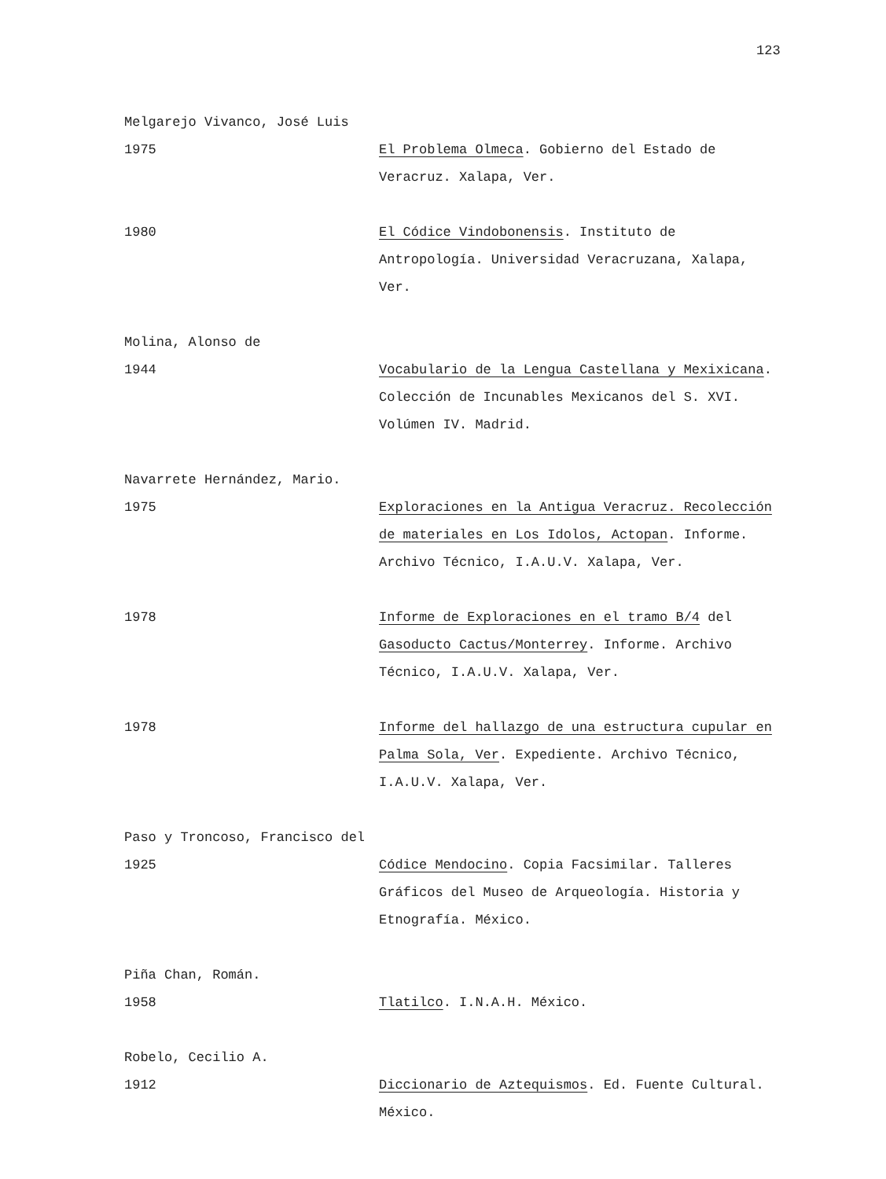123
Melgarejo Vivanco, José Luis
1975 El Problema Olmeca. Gobierno del Estado de Veracruz. Xalapa, Ver.
1980 El Códice Vindobonensis. Instituto de Antropología. Universidad Veracruzana, Xalapa, Ver.
Molina, Alonso de
1944 Vocabulario de la Lengua Castellana y Mexixicana. Colección de Incunables Mexicanos del S. XVI. Volúmen IV. Madrid.
Navarrete Hernández, Mario.
1975 Exploraciones en la Antigua Veracruz. Recolección de materiales en Los Idolos, Actopan. Informe. Archivo Técnico, I.A.U.V. Xalapa, Ver.
1978 Informe de Exploraciones en el tramo B/4 del Gasoducto Cactus/Monterrey. Informe. Archivo Técnico, I.A.U.V. Xalapa, Ver.
1978 Informe del hallazgo de una estructura cupular en Palma Sola, Ver. Expediente. Archivo Técnico, I.A.U.V. Xalapa, Ver.
Paso y Troncoso, Francisco del
1925 Códice Mendocino. Copia Facsimilar. Talleres Gráficos del Museo de Arqueología. Historia y Etnografía. México.
Piña Chan, Román.
1958 Tlatilco. I.N.A.H. México.
Robelo, Cecilio A.
1912 Diccionario de Aztequismos. Ed. Fuente Cultural. México.